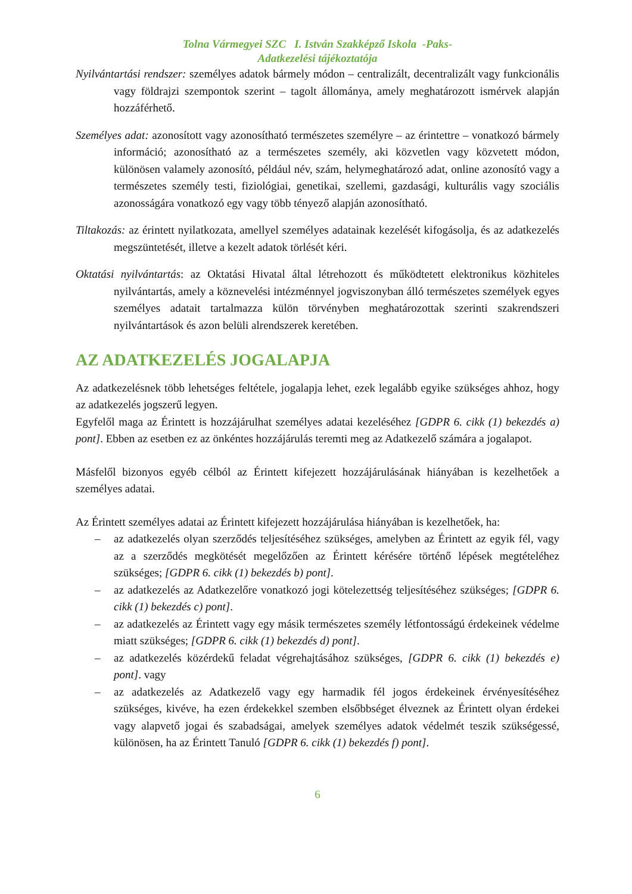Tolna Vármegyei SZC I. István Szakképző Iskola -Paks-
Adatkezelési tájékoztatója
Nyilvántartási rendszer: személyes adatok bármely módon – centralizált, decentralizált vagy funkcionális vagy földrajzi szempontok szerint – tagolt állománya, amely meghatározott ismérvek alapján hozzáférhető.
Személyes adat: azonosított vagy azonosítható természetes személyre – az érintettre – vonatkozó bármely információ; azonosítható az a természetes személy, aki közvetlen vagy közvetett módon, különösen valamely azonosító, például név, szám, helymeghatározó adat, online azonosító vagy a természetes személy testi, fiziológiai, genetikai, szellemi, gazdasági, kulturális vagy szociális azonosságára vonatkozó egy vagy több tényező alapján azonosítható.
Tiltakozás: az érintett nyilatkozata, amellyel személyes adatainak kezelését kifogásolja, és az adatkezelés megszüntetését, illetve a kezelt adatok törlését kéri.
Oktatási nyilvántartás: az Oktatási Hivatal által létrehozott és működtetett elektronikus közhiteles nyilvántartás, amely a köznevelési intézménnyel jogviszonyban álló természetes személyek egyes személyes adatait tartalmazza külön törvényben meghatározottak szerinti szakrendszeri nyilvántartások és azon belüli alrendszerek keretében.
AZ ADATKEZELÉS JOGALAPJA
Az adatkezelésnek több lehetséges feltétele, jogalapja lehet, ezek legalább egyike szükséges ahhoz, hogy az adatkezelés jogszerű legyen.
Egyfelől maga az Érintett is hozzájárulhat személyes adatai kezeléséhez [GDPR 6. cikk (1) bekezdés a) pont]. Ebben az esetben ez az önkéntes hozzájárulás teremti meg az Adatkezelő számára a jogalapot.
Másfelől bizonyos egyéb célból az Érintett kifejezett hozzájárulásának hiányában is kezelhetőek a személyes adatai.
Az Érintett személyes adatai az Érintett kifejezett hozzájárulása hiányában is kezelhetőek, ha:
– az adatkezelés olyan szerződés teljesítéséhez szükséges, amelyben az Érintett az egyik fél, vagy az a szerződés megkötését megelőzően az Érintett kérésére történő lépések megtételéhez szükséges; [GDPR 6. cikk (1) bekezdés b) pont].
– az adatkezelés az Adatkezelőre vonatkozó jogi kötelezettség teljesítéséhez szükséges; [GDPR 6. cikk (1) bekezdés c) pont].
– az adatkezelés az Érintett vagy egy másik természetes személy létfontosságú érdekeinek védelme miatt szükséges; [GDPR 6. cikk (1) bekezdés d) pont].
– az adatkezelés közérdekű feladat végrehajtásához szükséges, [GDPR 6. cikk (1) bekezdés e) pont]. vagy
– az adatkezelés az Adatkezelő vagy egy harmadik fél jogos érdekeinek érvényesítéséhez szükséges, kivéve, ha ezen érdekekkel szemben elsőbbséget élveznek az Érintett olyan érdekei vagy alapvető jogai és szabadságai, amelyek személyes adatok védelmét teszik szükségessé, különösen, ha az Érintett Tanuló [GDPR 6. cikk (1) bekezdés f) pont].
6